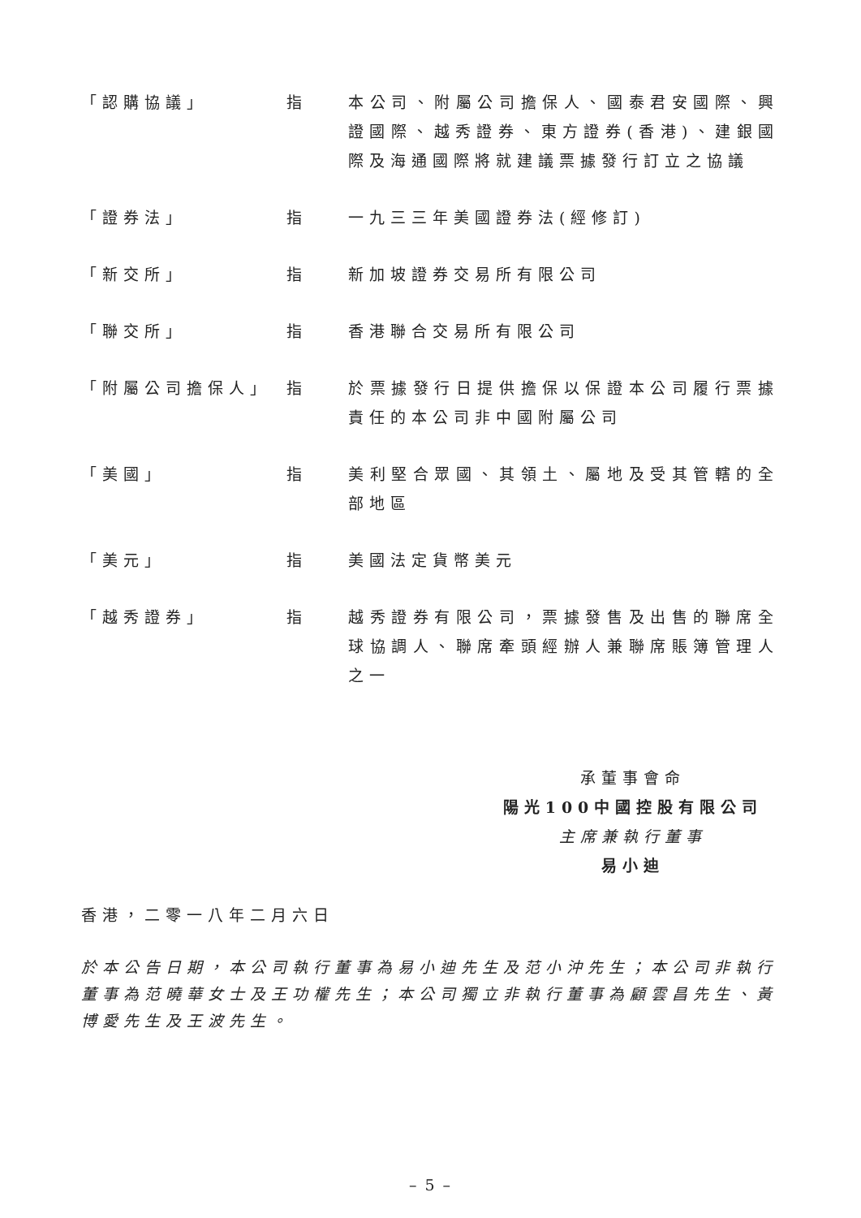「認購協議」 指 本公司、附屬公司擔保人、國泰君安國際、興證國際、越秀證券、東方證券(香港)、建銀國際及海通國際將就建議票據發行訂立之協議
「證券法」 指 一九三三年美國證券法(經修訂)
「新交所」 指 新加坡證券交易所有限公司
「聯交所」 指 香港聯合交易所有限公司
「附屬公司擔保人」 指 於票據發行日提供擔保以保證本公司履行票據責任的本公司非中國附屬公司
「美國」 指 美利堅合眾國、其領土、屬地及受其管轄的全部地區
「美元」 指 美國法定貨幣美元
「越秀證券」 指 越秀證券有限公司，票據發售及出售的聯席全球協調人、聯席牽頭經辦人兼聯席賬簿管理人之一
承董事會命
陽光100中國控股有限公司
主席兼執行董事
易小迪
香港，二零一八年二月六日
於本公告日期，本公司執行董事為易小迪先生及范小沖先生；本公司非執行董事為范曉華女士及王功權先生；本公司獨立非執行董事為顧雲昌先生、黃博愛先生及王波先生。
– 5 –